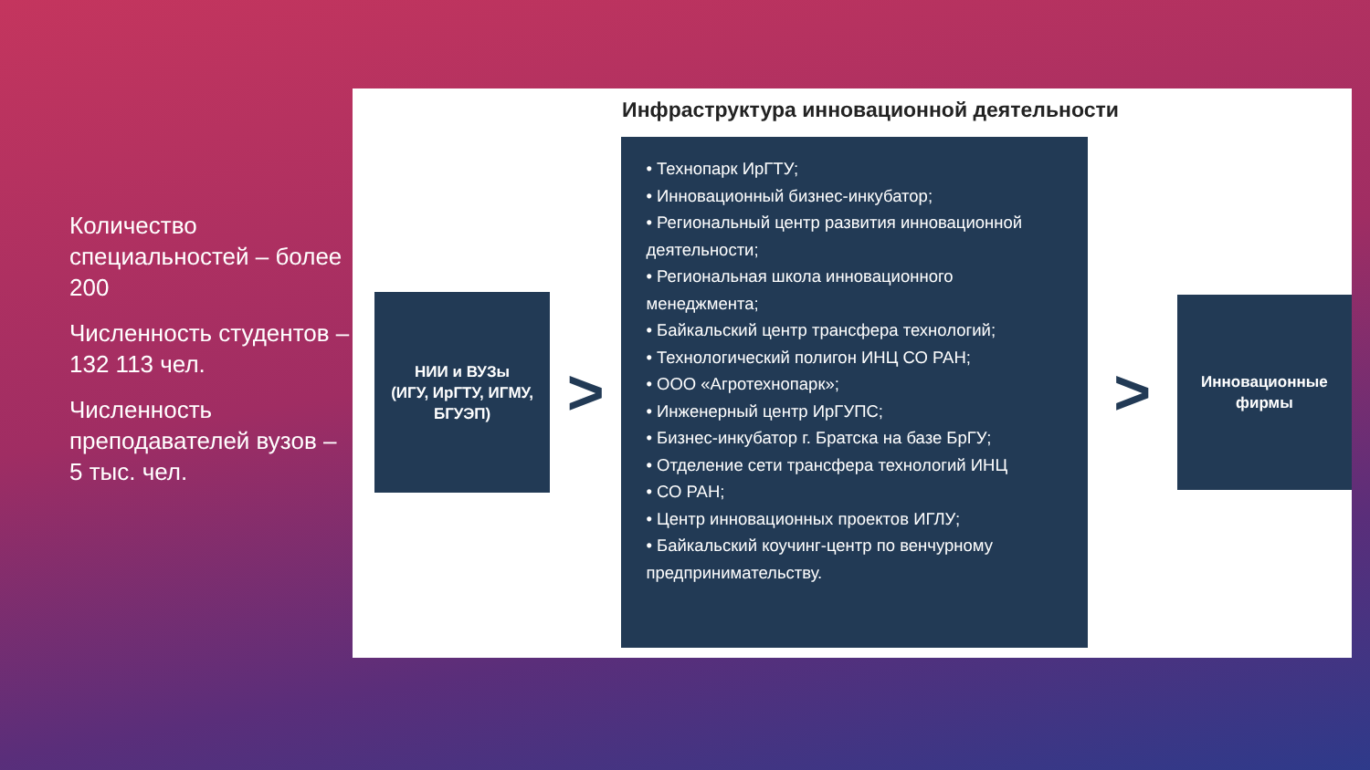Количество специальностей – более 200
Численность студентов – 132 113 чел.
Численность преподавателей вузов – 5 тыс. чел.
Инфраструктура инновационной деятельности
НИИ и ВУЗы
(ИГУ, ИрГТУ, ИГМУ,
БГУЭП)
>
• Технопарк ИрГТУ;
• Инновационный бизнес-инкубатор;
• Региональный центр развития инновационной деятельности;
• Региональная школа инновационного менеджмента;
• Байкальский центр трансфера технологий;
• Технологический полигон ИНЦ СО РАН;
• ООО «Агротехнопарк»;
• Инженерный центр ИрГУПС;
• Бизнес-инкубатор г. Братска на базе БрГУ;
• Отделение сети трансфера технологий ИНЦ
• СО РАН;
• Центр инновационных проектов ИГЛУ;
• Байкальский коучинг-центр по венчурному предпринимательству.
>
Инновационные
фирмы